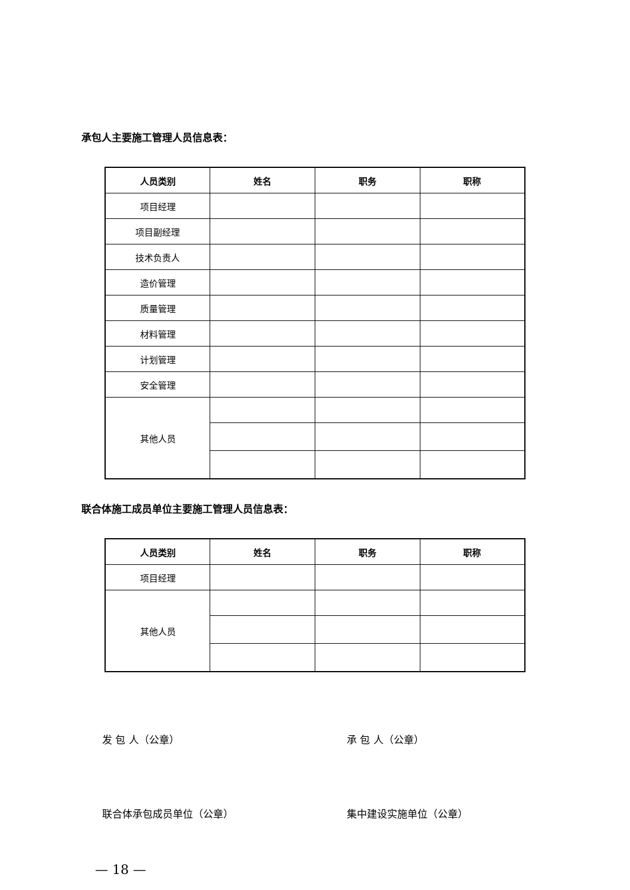承包人主要施工管理人员信息表：
| 人员类别 | 姓名 | 职务 | 职称 |
| --- | --- | --- | --- |
| 项目经理 | | | |
| 项目副经理 | | | |
| 技术负责人 | | | |
| 造价管理 | | | |
| 质量管理 | | | |
| 材料管理 | | | |
| 计划管理 | | | |
| 安全管理 | | | |
| 其他人员 | | | |
联合体施工成员单位主要施工管理人员信息表：
| 人员类别 | 姓名 | 职务 | 职称 |
| --- | --- | --- | --- |
| 项目经理 | | | |
| 其他人员 | | | |
发 包 人（公章） 承 包 人（公章）
联合体承包成员单位（公章） 集中建设实施单位（公章）
— 18 —